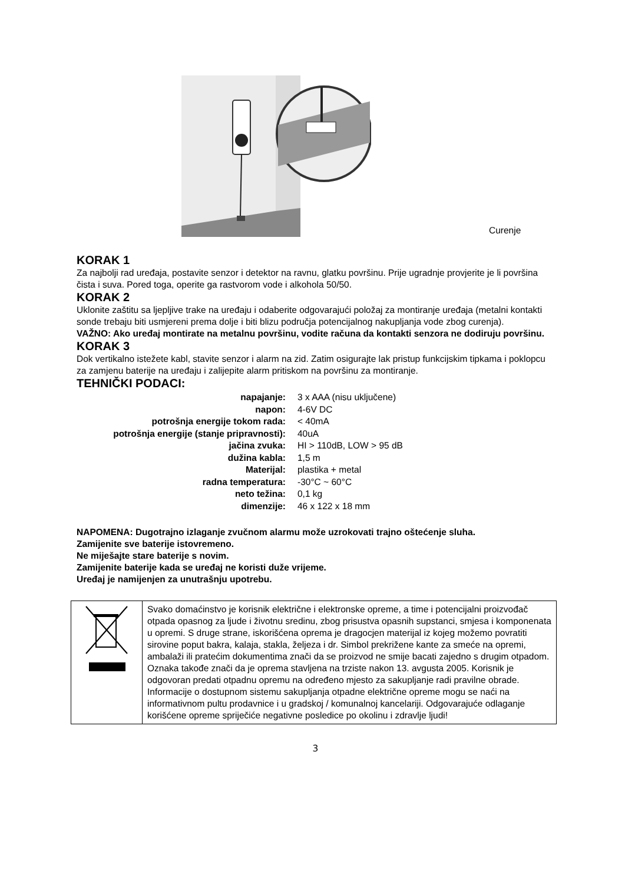Curenje
KORAK 1
Za najbolji rad uređaja, postavite senzor i detektor na ravnu, glatku površinu. Prije ugradnje provjerite je li površina čista i suva. Pored toga, operite ga rastvorom vode i alkohola 50/50.
KORAK 2
Uklonite zaštitu sa ljepljive trake na uređaju i odaberite odgovarajući položaj za montiranje uređaja (metalni kontakti sonde trebaju biti usmjereni prema dolje i biti blizu područja potencijalnog nakupljanja vode zbog curenja).
VAŽNO: Ako uređaj montirate na metalnu površinu, vodite računa da kontakti senzora ne dodiruju površinu.
KORAK 3
Dok vertikalno istežete kabl, stavite senzor i alarm na zid. Zatim osigurajte lak pristup funkcijskim tipkama i poklopcu za zamjenu baterije na uređaju i zalijepite alarm pritiskom na površinu za montiranje.
TEHNIČKI PODACI:
| napajanje: | 3 x AAA (nisu uključene) |
| napon: | 4-6V DC |
| potrošnja energije tokom rada: | < 40mA |
| potrošnja energije (stanje pripravnosti): | 40uA |
| jačina zvuka: | HI > 110dB, LOW > 95 dB |
| dužina kabla: | 1,5 m |
| Materijal: | plastika + metal |
| radna temperatura: | -30°C ~ 60°C |
| neto težina: | 0,1 kg |
| dimenzije: | 46 x 122 x 18 mm |
NAPOMENA: Dugotrajno izlaganje zvučnom alarmu može uzrokovati trajno oštećenje sluha.
Zamijenite sve baterije istovremeno.
Ne miješajte stare baterije s novim.
Zamijenite baterije kada se uređaj ne koristi duže vrijeme.
Uređaj je namijenjen za unutrašnju upotrebu.
| | Svako domaćinstvo je korisnik električne i elektronske opreme, a time i potencijalni proizvođač otpada opasnog za ljude i životnu sredinu, zbog prisustva opasnih supstanci, smjesa i komponenata u opremi. S druge strane, iskorišćena oprema je dragocjen materijal iz kojeg možemo povratiti sirovine poput bakra, kalaja, stakla, željeza i dr. Simbol prekrižene kante za smeće na opremi, ambalaži ili pratećim dokumentima znači da se proizvod ne smije bacati zajedno s drugim otpadom. Oznaka takođe znači da je oprema stavljena na trziste nakon 13. avgusta 2005. Korisnik je odgovoran predati otpadnu opremu na određeno mjesto za sakupljanje radi pravilne obrade. Informacije o dostupnom sistemu sakupljanja otpadne električne opreme mogu se naći na informativnom pultu prodavnice i u gradskoj / komunalnoj kancelariji. Odgovarajuće odlaganje korišćene opreme spriječiće negativne posledice po okolinu i zdravlje ljudi! |
3